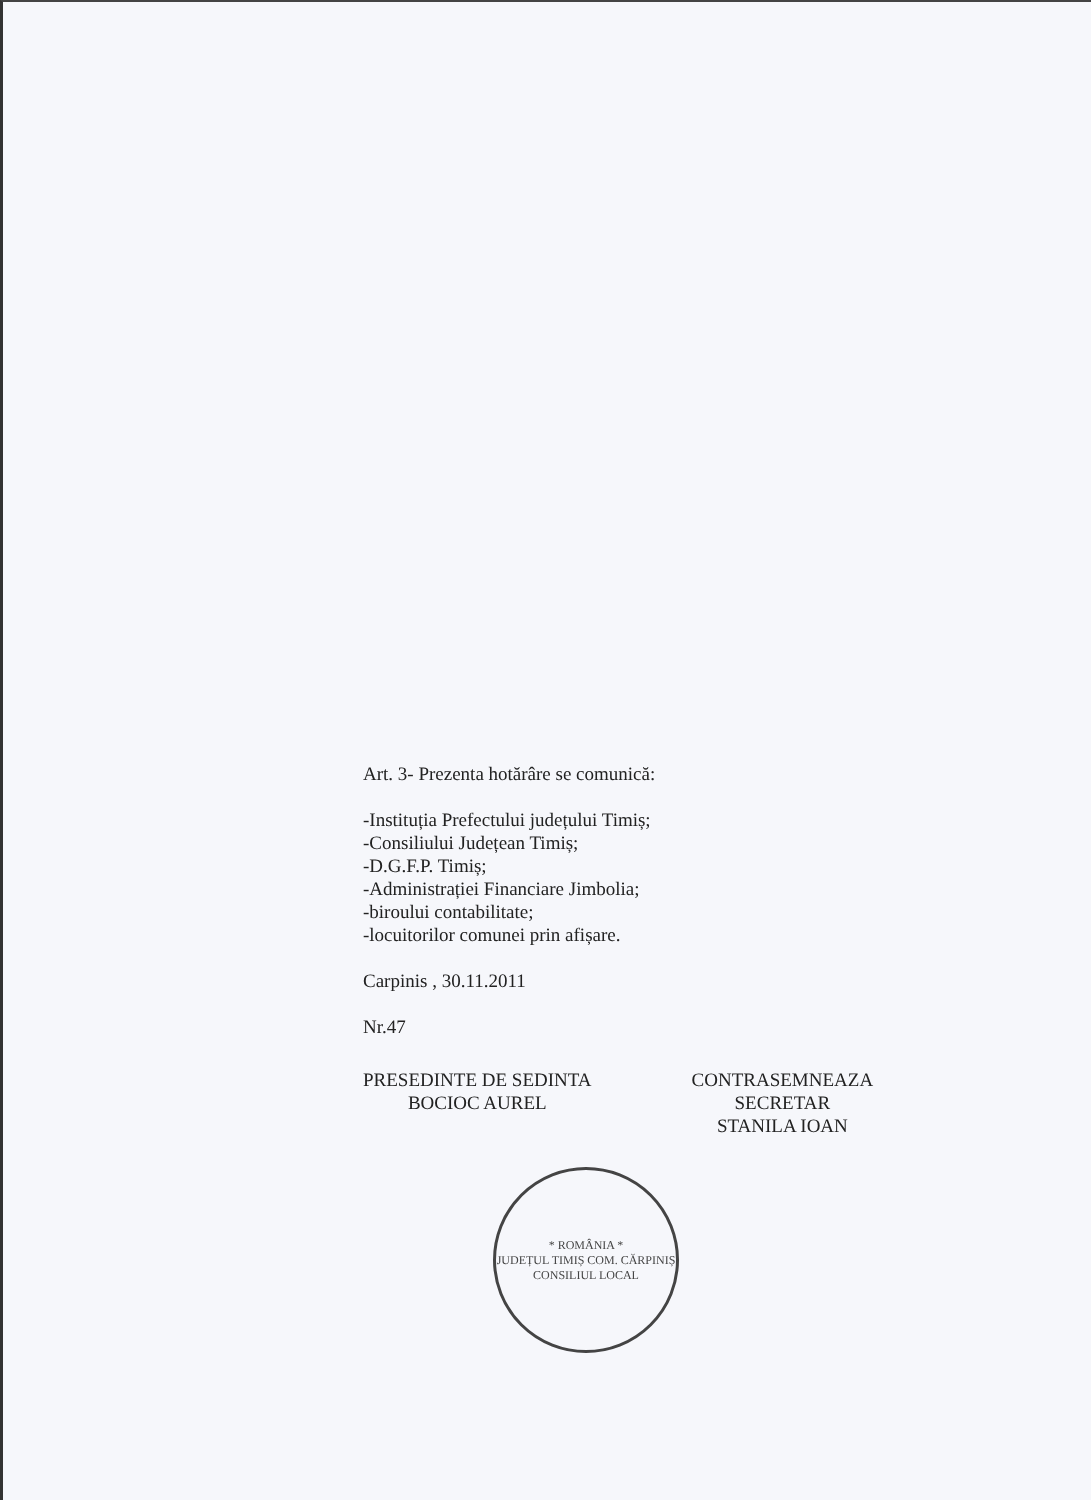Art. 3- Prezenta hotărâre se comunică:
-Instituția Prefectului județului Timiș;
-Consiliului Județean Timiș;
-D.G.F.P. Timiș;
-Administrației Financiare Jimbolia;
-biroului contabilitate;
-locuitorilor comunei prin afișare.
Carpinis , 30.11.2011
Nr.47
PRESEDINTE DE SEDINTA
BOCIOC AUREL
CONTRASEMNEAZA
SECRETAR
STANILA IOAN
* ROMÂNIA *
JUDEȚUL TIMIȘ COM. CĂRPINIȘ
CONSILIUL LOCAL